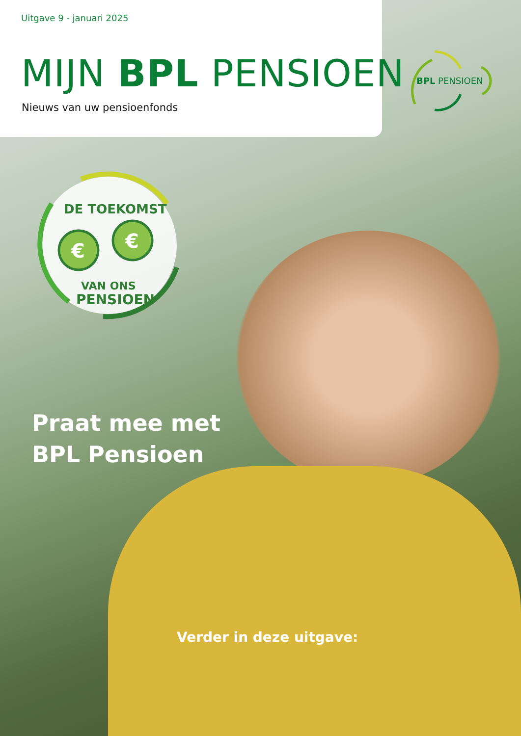Uitgave 9 - januari 2025
MIJN BPL PENSIOEN
Nieuws van uw pensioenfonds
BPL PENSIOEN
€
€
DE TOEKOMST
VAN ONS
PENSIOEN
Praat mee met
BPL Pensioen
Verder in deze uitgave: